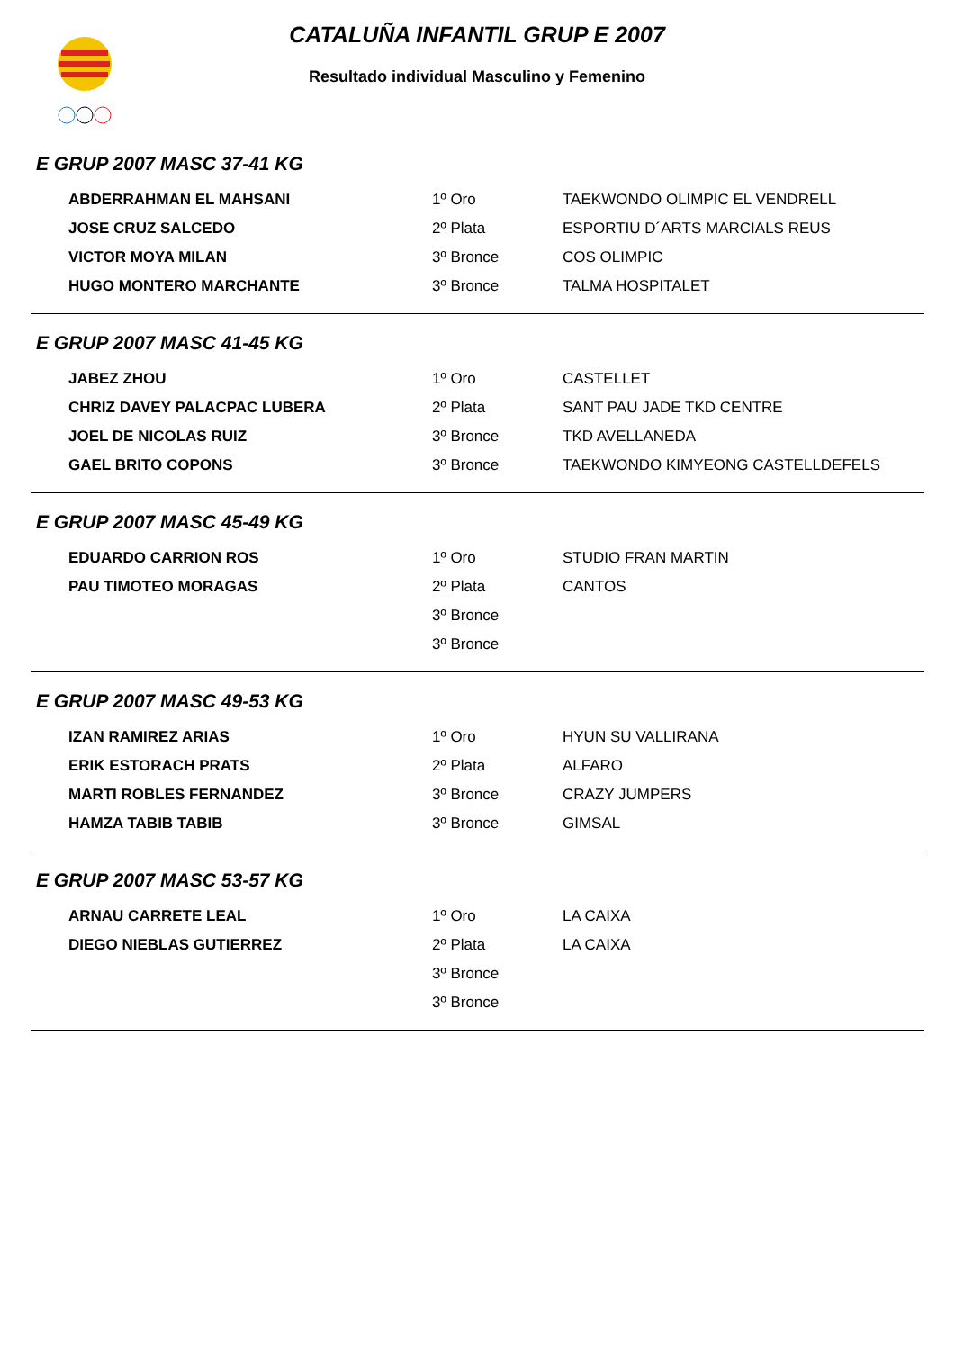CATALUÑA INFANTIL GRUP E 2007
Resultado individual Masculino y Femenino
E GRUP 2007 MASC 37-41 KG
| ABDERRAHMAN EL MAHSANI | 1º Oro | TAEKWONDO OLIMPIC EL VENDRELL |
| JOSE CRUZ SALCEDO | 2º Plata | ESPORTIU D´ARTS MARCIALS REUS |
| VICTOR MOYA MILAN | 3º Bronce | COS OLIMPIC |
| HUGO MONTERO MARCHANTE | 3º Bronce | TALMA HOSPITALET |
E GRUP 2007 MASC 41-45 KG
| JABEZ ZHOU | 1º Oro | CASTELLET |
| CHRIZ DAVEY PALACPAC LUBERA | 2º Plata | SANT PAU JADE TKD CENTRE |
| JOEL DE NICOLAS RUIZ | 3º Bronce | TKD AVELLANEDA |
| GAEL BRITO COPONS | 3º Bronce | TAEKWONDO KIMYEONG CASTELLDEFELS |
E GRUP 2007 MASC 45-49 KG
| EDUARDO CARRION ROS | 1º Oro | STUDIO FRAN MARTIN |
| PAU TIMOTEO MORAGAS | 2º Plata | CANTOS |
| | 3º Bronce | |
| | 3º Bronce | |
E GRUP 2007 MASC 49-53 KG
| IZAN RAMIREZ ARIAS | 1º Oro | HYUN SU VALLIRANA |
| ERIK ESTORACH PRATS | 2º Plata | ALFARO |
| MARTI ROBLES FERNANDEZ | 3º Bronce | CRAZY JUMPERS |
| HAMZA TABIB TABIB | 3º Bronce | GIMSAL |
E GRUP 2007 MASC 53-57 KG
| ARNAU CARRETE LEAL | 1º Oro | LA CAIXA |
| DIEGO NIEBLAS GUTIERREZ | 2º Plata | LA CAIXA |
| | 3º Bronce | |
| | 3º Bronce | |